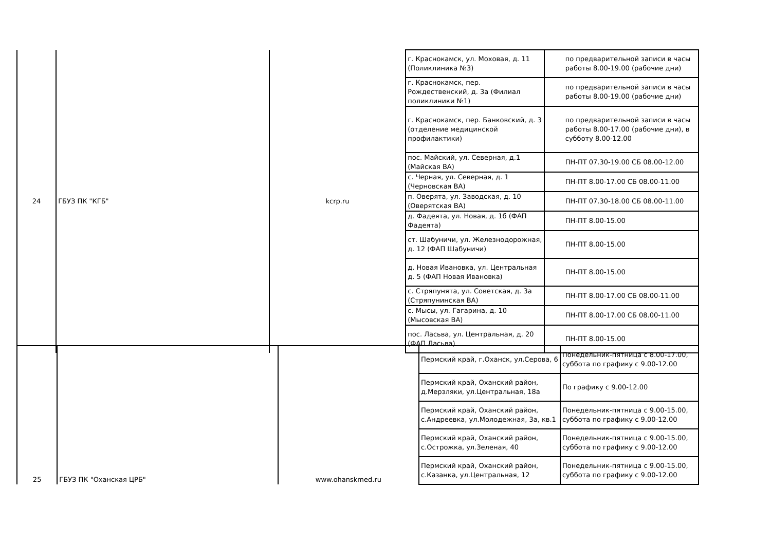| 24 | ГБУЗ ПК "КГБ" | kcrp.ru | г. Краснокамск, ул. Моховая, д. 11 (Поликлиника №3) | по предварительной записи в часы работы 8.00-19.00 (рабочие дни) |
| | | | г. Краснокамск, пер. Рождественский, д. 3а (Филиал поликлиники №1) | по предварительной записи в часы работы 8.00-19.00 (рабочие дни) |
| | | | г. Краснокамск, пер. Банковский, д. 3 (отделение медицинской профилактики) | по предварительной записи в часы работы 8.00-17.00 (рабочие дни), в субботу 8.00-12.00 |
| | | | пос. Майский, ул. Северная, д.1 (Майская ВА) | ПН-ПТ 07.30-19.00 СБ 08.00-12.00 |
| | | | с. Черная, ул. Северная, д. 1 (Черновская ВА) | ПН-ПТ 8.00-17.00 СБ 08.00-11.00 |
| | | | п. Оверята, ул. Заводская, д. 10 (Оверятская ВА) | ПН-ПТ 07.30-18.00 СБ 08.00-11.00 |
| | | | д. Фадеята, ул. Новая, д. 1б (ФАП Фадеята) | ПН-ПТ 8.00-15.00 |
| | | | ст. Шабуничи, ул. Железнодорожная, д. 12 (ФАП Шабуничи) | ПН-ПТ 8.00-15.00 |
| | | | д. Новая Ивановка, ул. Центральная д. 5 (ФАП Новая Ивановка) | ПН-ПТ 8.00-15.00 |
| | | | с. Стряпунята, ул. Советская, д. 3а (Стряпунинская ВА) | ПН-ПТ 8.00-17.00 СБ 08.00-11.00 |
| | | | с. Мысы, ул. Гагарина, д. 10 (Мысовская ВА) | ПН-ПТ 8.00-17.00 СБ 08.00-11.00 |
| | | | пос. Ласьва, ул. Центральная, д. 20 (ФАП Ласьва) | ПН-ПТ 8.00-15.00 |
| 25 | ГБУЗ ПК "Оханская ЦРБ" | www.ohanskmed.ru | Пермский край, г.Оханск, ул.Серова, 6 | Понедельник-пятница с 8.00-17.00, суббота по графику с 9.00-12.00 |
| | | | Пермский край, Оханский район, д.Мерзляки, ул.Центральная, 18а | По графику с 9.00-12.00 |
| | | | Пермский край, Оханский район, с.Андреевка, ул.Молодежная, 3а, кв.1 | Понедельник-пятница с 9.00-15.00, суббота по графику с 9.00-12.00 |
| | | | Пермский край, Оханский район, с.Острожка, ул.Зеленая, 40 | Понедельник-пятница с 9.00-15.00, суббота по графику с 9.00-12.00 |
| | | | Пермский край, Оханский район, с.Казанка, ул.Центральная, 12 | Понедельник-пятница с 9.00-15.00, суббота по графику с 9.00-12.00 |